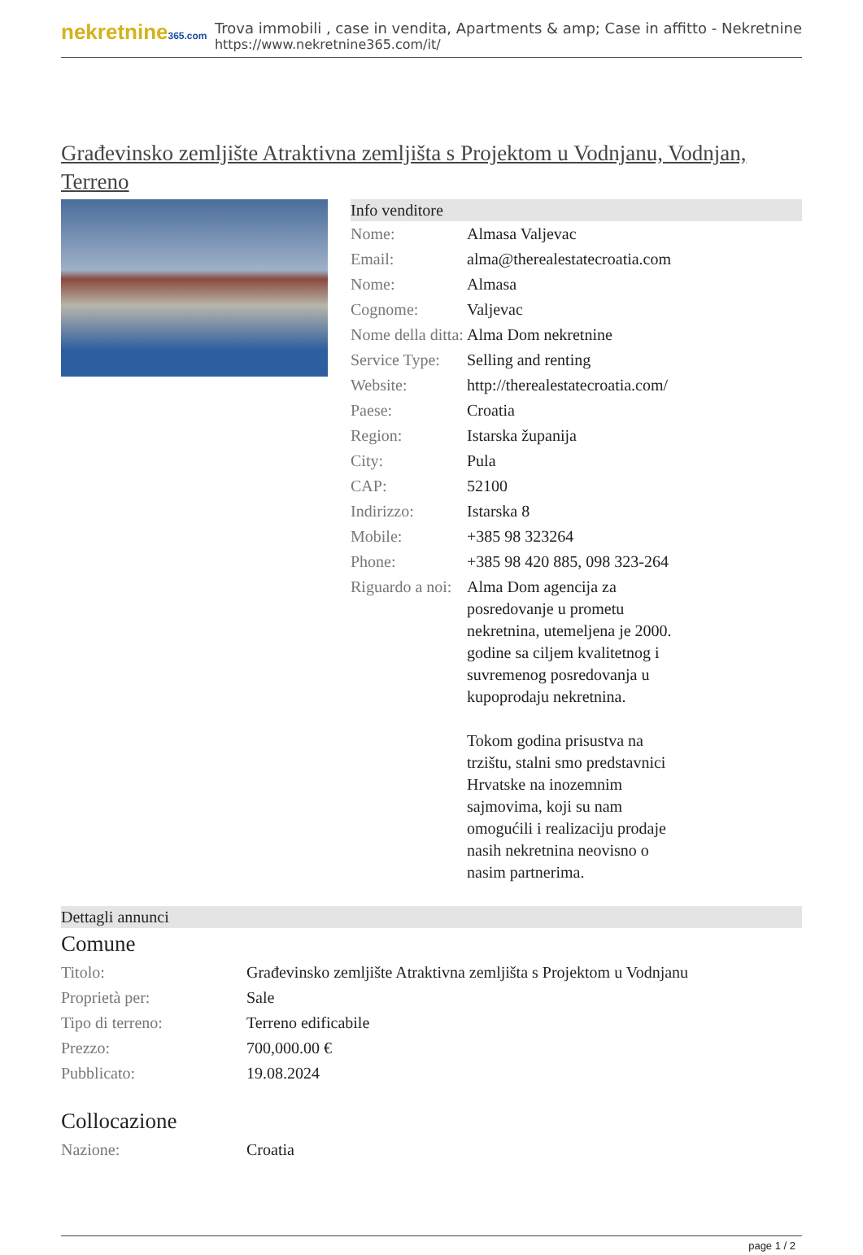nekretnine365.com
Trova immobili , case in vendita, Apartments & amp; Case in affitto - Nekretnine
https://www.nekretnine365.com/it/
Građevinsko zemljište Atraktivna zemljišta s Projektom u Vodnjanu, Vodnjan, Terreno
Info venditore
| Nome: | Almasa Valjevac |
| Email: | alma@therealestatecroatia.com |
| Nome: | Almasa |
| Cognome: | Valjevac |
| Nome della ditta: | Alma Dom nekretnine |
| Service Type: | Selling and renting |
| Website: | http://therealestatecroatia.com/ |
| Paese: | Croatia |
| Region: | Istarska županija |
| City: | Pula |
| CAP: | 52100 |
| Indirizzo: | Istarska 8 |
| Mobile: | +385 98 323264 |
| Phone: | +385 98 420 885, 098 323-264 |
| Riguardo a noi: | Alma Dom agencija za posredovanje u prometu nekretnina, utemeljena je 2000. godine sa ciljem kvalitetnog i suvremenog posredovanja u kupoprodaju nekretnina. Tokom godina prisustva na trzištu, stalni smo predstavnici Hrvatske na inozemnim sajmovima, koji su nam omogućili i realizaciju prodaje nasih nekretnina neovisno o nasim partnerima. |
Dettagli annunci
Comune
| Titolo: | Građevinsko zemljište Atraktivna zemljišta s Projektom u Vodnjanu |
| Proprietà per: | Sale |
| Tipo di terreno: | Terreno edificabile |
| Prezzo: | 700,000.00 € |
| Pubblicato: | 19.08.2024 |
Collocazione
| Nazione: | Croatia |
page 1 / 2